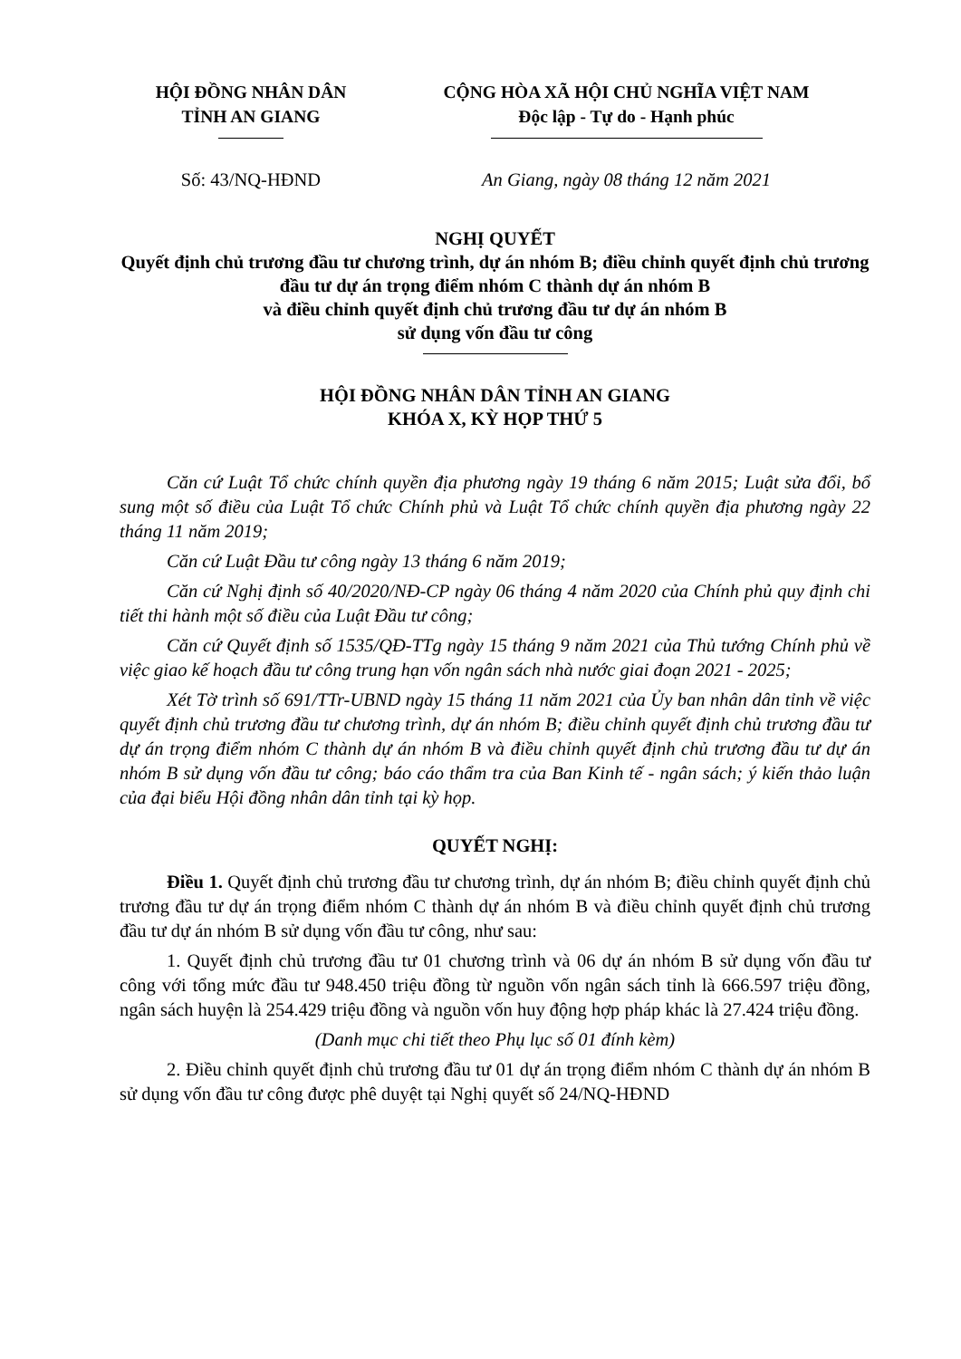HỘI ĐỒNG NHÂN DÂN
TỈNH AN GIANG
CỘNG HÒA XÃ HỘI CHỦ NGHĨA VIỆT NAM
Độc lập - Tự do - Hạnh phúc
Số: 43/NQ-HĐND An Giang, ngày 08 tháng 12 năm 2021
NGHỊ QUYẾT
Quyết định chủ trương đầu tư chương trình, dự án nhóm B; điều chỉnh quyết định chủ trương đầu tư dự án trọng điểm nhóm C thành dự án nhóm B
và điều chỉnh quyết định chủ trương đầu tư dự án nhóm B
sử dụng vốn đầu tư công
HỘI ĐỒNG NHÂN DÂN TỈNH AN GIANG
KHÓA X, KỲ HỌP THỨ 5
Căn cứ Luật Tổ chức chính quyền địa phương ngày 19 tháng 6 năm 2015; Luật sửa đổi, bổ sung một số điều của Luật Tổ chức Chính phủ và Luật Tổ chức chính quyền địa phương ngày 22 tháng 11 năm 2019;
Căn cứ Luật Đầu tư công ngày 13 tháng 6 năm 2019;
Căn cứ Nghị định số 40/2020/NĐ-CP ngày 06 tháng 4 năm 2020 của Chính phủ quy định chi tiết thi hành một số điều của Luật Đầu tư công;
Căn cứ Quyết định số 1535/QĐ-TTg ngày 15 tháng 9 năm 2021 của Thủ tướng Chính phủ về việc giao kế hoạch đầu tư công trung hạn vốn ngân sách nhà nước giai đoạn 2021 - 2025;
Xét Tờ trình số 691/TTr-UBND ngày 15 tháng 11 năm 2021 của Ủy ban nhân dân tỉnh về việc quyết định chủ trương đầu tư chương trình, dự án nhóm B; điều chỉnh quyết định chủ trương đầu tư dự án trọng điểm nhóm C thành dự án nhóm B và điều chỉnh quyết định chủ trương đầu tư dự án nhóm B sử dụng vốn đầu tư công; báo cáo thẩm tra của Ban Kinh tế - ngân sách; ý kiến thảo luận của đại biểu Hội đồng nhân dân tỉnh tại kỳ họp.
QUYẾT NGHỊ:
Điều 1. Quyết định chủ trương đầu tư chương trình, dự án nhóm B; điều chỉnh quyết định chủ trương đầu tư dự án trọng điểm nhóm C thành dự án nhóm B và điều chỉnh quyết định chủ trương đầu tư dự án nhóm B sử dụng vốn đầu tư công, như sau:
1. Quyết định chủ trương đầu tư 01 chương trình và 06 dự án nhóm B sử dụng vốn đầu tư công với tổng mức đầu tư 948.450 triệu đồng từ nguồn vốn ngân sách tỉnh là 666.597 triệu đồng, ngân sách huyện là 254.429 triệu đồng và nguồn vốn huy động hợp pháp khác là 27.424 triệu đồng.
(Danh mục chi tiết theo Phụ lục số 01 đính kèm)
2. Điều chỉnh quyết định chủ trương đầu tư 01 dự án trọng điểm nhóm C thành dự án nhóm B sử dụng vốn đầu tư công được phê duyệt tại Nghị quyết số 24/NQ-HĐND